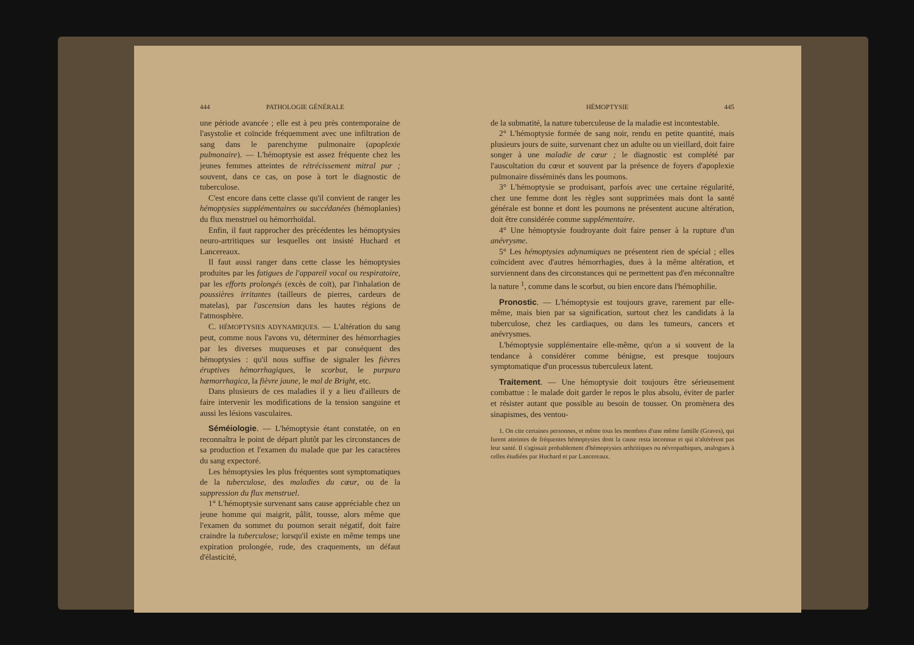444 PATHOLOGIE GÉNÉRALE
une période avancée ; elle est à peu près contemporaine de l'asystolie et coïncide fréquemment avec une infiltration de sang dans le parenchyme pulmonaire (apoplexie pulmonaire). — L'hémoptysie est assez fréquente chez les jeunes femmes atteintes de rétrécissement mitral pur ; souvent, dans ce cas, on pose à tort le diagnostic de tuberculose.
C'est encore dans cette classe qu'il convient de ranger les hémoptysies supplémentaires ou succédanées (hémoplanies) du flux menstruel ou hémorrhoïdal.
Enfin, il faut rapprocher des précédentes les hémoptysies neuro-artritiques sur lesquelles ont insisté Huchard et Lancereaux.
Il faut aussi ranger dans cette classe les hémoptysies produites par les fatigues de l'appareil vocal ou respiratoire, par les efforts prolongés (excès de coït), par l'inhalation de poussières irritantes (tailleurs de pierres, cardeurs de matelas), par l'ascension dans les hautes régions de l'atmosphère.
C. HÉMOPTYSIES ADYNAMIQUES. — L'altération du sang peut, comme nous l'avons vu, déterminer des hémorrhagies par les diverses muqueuses et par conséquent des hémoptysies : qu'il nous suffise de signaler les fièvres éruptives hémorrhagiques, le scorbut, le purpura hæmorrhagica, la fièvre jaune, le mal de Bright, etc.
Dans plusieurs de ces maladies il y a lieu d'ailleurs de faire intervenir les modifications de la tension sanguine et aussi les lésions vasculaires.
Séméiologie. — L'hémoptysie étant constatée, on en reconnaîtra le point de départ plutôt par les circonstances de sa production et l'examen du malade que par les caractères du sang expectoré.
Les hémoptysies les plus fréquentes sont symptomatiques de la tuberculose, des maladies du cœur, ou de la suppression du flux menstruel.
1° L'hémoptysie survenant sans cause appréciable chez un jeune homme qui maigrit, pâlit, tousse, alors même que l'examen du sommet du poumon serait négatif, doit faire craindre la tuberculose; lorsqu'il existe en même temps une expiration prolongée, rude, des craquements, un défaut d'élasticité,
HÉMOPTYSIE 445
de la submatité, la nature tuberculeuse de la maladie est incontestable.
2° L'hémoptysie formée de sang noir, rendu en petite quantité, mais plusieurs jours de suite, survenant chez un adulte ou un vieillard, doit faire songer à une maladie de cœur ; le diagnostic est complété par l'auscultation du cœur et souvent par la présence de foyers d'apoplexie pulmonaire disséminés dans les poumons.
3° L'hémoptysie se produisant, parfois avec une certaine régularité, chez une femme dont les règles sont supprimées mais dont la santé générale est bonne et dont les poumons ne présentent aucune altération, doit être considérée comme supplémentaire.
4° Une hémoptysie foudroyante doit faire penser à la rupture d'un anévrysme.
5° Les hémoptysies adynamiques ne présentent rien de spécial ; elles coïncident avec d'autres hémorrhagies, dues à la même altération, et surviennent dans des circonstances qui ne permettent pas d'en méconnaître la nature <sup>1</sup>, comme dans le scorbut, ou bien encore dans l'hémophilie.
Pronostic. — L'hémoptysie est toujours grave, rarement par elle-même, mais bien par sa signification, surtout chez les candidats à la tuberculose, chez les cardiaques, ou dans les tumeurs, cancers et anévrysmes.
L'hémoptysie supplémentaire elle-même, qu'on a si souvent de la tendance à considérer comme bénigne, est presque toujours symptomatique d'un processus tuberculeux latent.
Traitement. — Une hémoptysie doit toujours être sérieusement combattue : le malade doit garder le repos le plus absolu, éviter de parler et résister autant que possible au besoin de tousser. On promènera des sinapismes, des ventou-
1. On cite certaines personnes, et même tous les membres d'une même famille (Graves), qui furent atteintes de fréquentes hémoptysies dont la cause resta inconnue et qui n'altérèrent pas leur santé. Il s'agissait probablement d'hémoptysies arthritiques ou névropathiques, analogues à celles étudiées par Huchard et par Lancereaux.